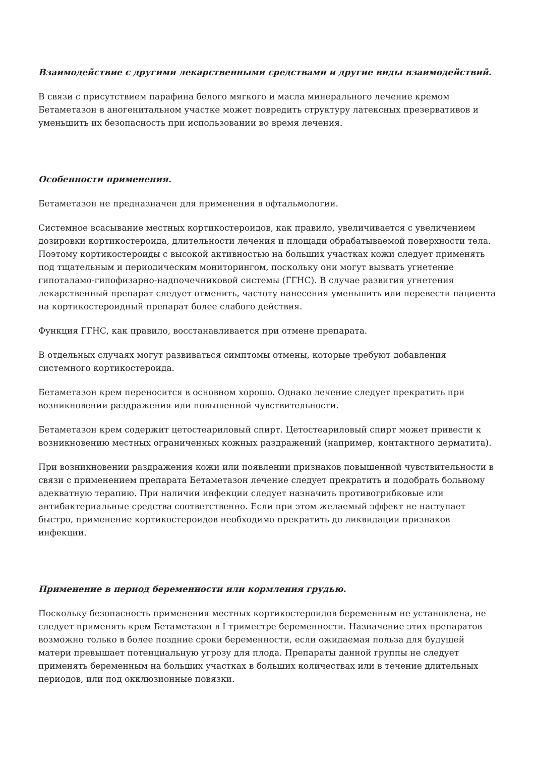Взаимодействие с другими лекарственными средствами и другие виды взаимодействий.
В связи с присутствием парафина белого мягкого и масла минерального лечение кремом Бетаметазон в аногенитальном участке может повредить структуру латексных презервативов и уменьшить их безопасность при использовании во время лечения.
Особенности применения.
Бетаметазон не предназначен для применения в офтальмологии.
Системное всасывание местных кортикостероидов, как правило, увеличивается с увеличением дозировки кортикостероида, длительности лечения и площади обрабатываемой поверхности тела. Поэтому кортикостероиды с высокой активностью на больших участках кожи следует применять под тщательным и периодическим мониторингом, поскольку они могут вызвать угнетение гипоталамо-гипофизарно-надпочечниковой системы (ГГНС). В случае развития угнетения лекарственный препарат следует отменить, частоту нанесения уменьшить или перевести пациента на кортикостероидный препарат более слабого действия.
Функция ГГНС, как правило, восстанавливается при отмене препарата.
В отдельных случаях могут развиваться симптомы отмены, которые требуют добавления системного кортикостероида.
Бетаметазон крем переносится в основном хорошо. Однако лечение следует прекратить при возникновении раздражения или повышенной чувствительности.
Бетаметазон крем содержит цетостеариловый спирт. Цетостеариловый спирт может привести к возникновению местных ограниченных кожных раздражений (например, контактного дерматита).
При возникновении раздражения кожи или появлении признаков повышенной чувствительности в связи с применением препарата Бетаметазон лечение следует прекратить и подобрать больному адекватную терапию. При наличии инфекции следует назначить противогрибковые или антибактериальные средства соответственно. Если при этом желаемый эффект не наступает быстро, применение кортикостероидов необходимо прекратить до ликвидации признаков инфекции.
Применение в период беременности или кормления грудью.
Поскольку безопасность применения местных кортикостероидов беременным не установлена, не следует применять крем Бетаметазон в I триместре беременности. Назначение этих препаратов возможно только в более поздние сроки беременности, если ожидаемая польза для будущей матери превышает потенциальную угрозу для плода. Препараты данной группы не следует применять беременным на больших участках в больших количествах или в течение длительных периодов, или под окклюзионные повязки.